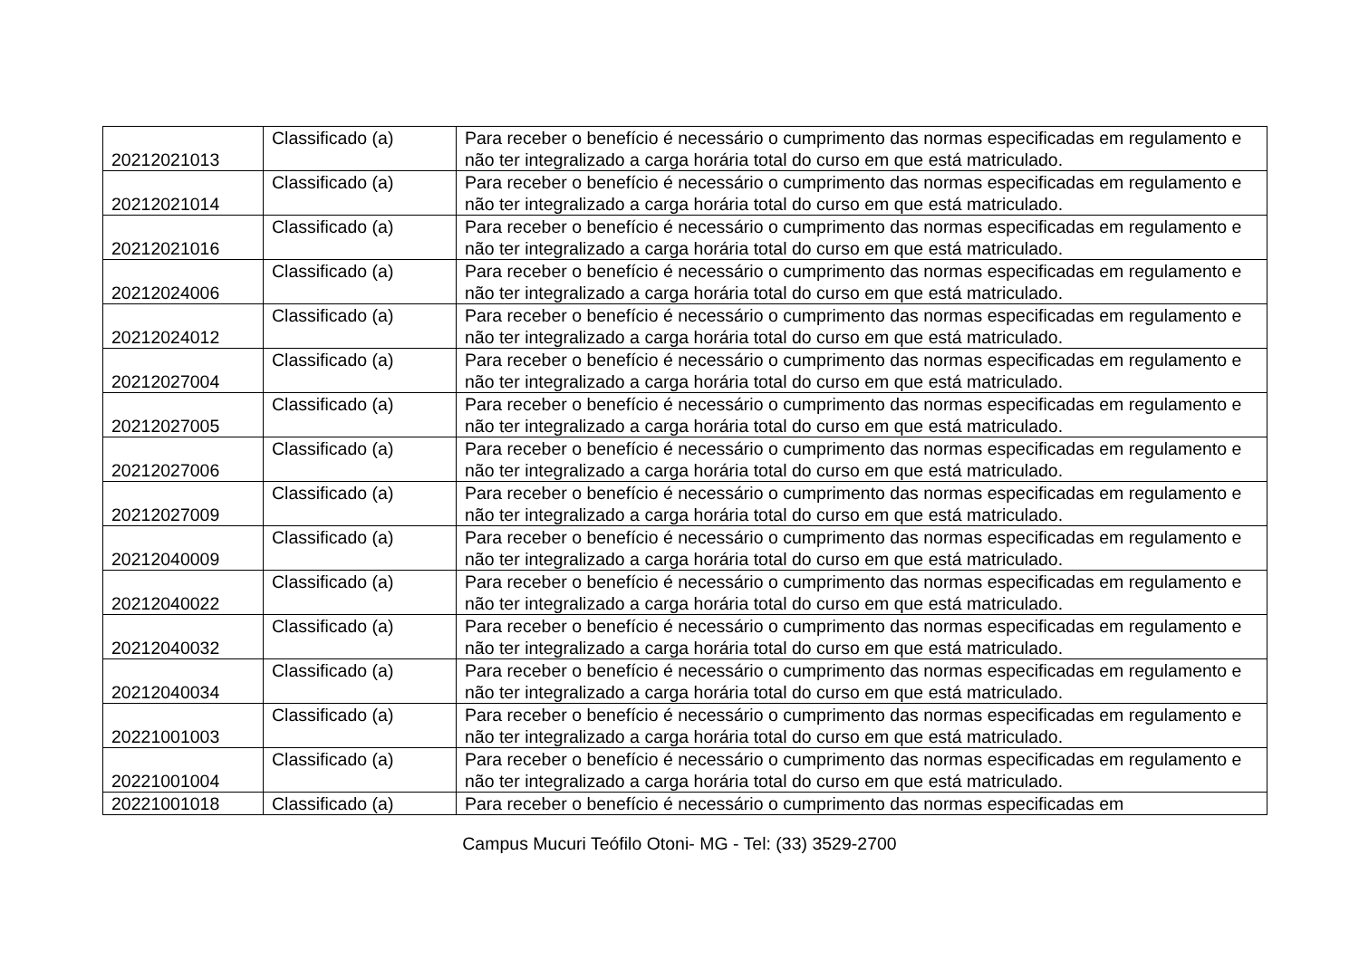| 20212021013 | Classificado (a) | Para receber o benefício é necessário o cumprimento das normas especificadas em regulamento e não ter integralizado a carga horária total do curso em que está matriculado. |
| 20212021014 | Classificado (a) | Para receber o benefício é necessário o cumprimento das normas especificadas em regulamento e não ter integralizado a carga horária total do curso em que está matriculado. |
| 20212021016 | Classificado (a) | Para receber o benefício é necessário o cumprimento das normas especificadas em regulamento e não ter integralizado a carga horária total do curso em que está matriculado. |
| 20212024006 | Classificado (a) | Para receber o benefício é necessário o cumprimento das normas especificadas em regulamento e não ter integralizado a carga horária total do curso em que está matriculado. |
| 20212024012 | Classificado (a) | Para receber o benefício é necessário o cumprimento das normas especificadas em regulamento e não ter integralizado a carga horária total do curso em que está matriculado. |
| 20212027004 | Classificado (a) | Para receber o benefício é necessário o cumprimento das normas especificadas em regulamento e não ter integralizado a carga horária total do curso em que está matriculado. |
| 20212027005 | Classificado (a) | Para receber o benefício é necessário o cumprimento das normas especificadas em regulamento e não ter integralizado a carga horária total do curso em que está matriculado. |
| 20212027006 | Classificado (a) | Para receber o benefício é necessário o cumprimento das normas especificadas em regulamento e não ter integralizado a carga horária total do curso em que está matriculado. |
| 20212027009 | Classificado (a) | Para receber o benefício é necessário o cumprimento das normas especificadas em regulamento e não ter integralizado a carga horária total do curso em que está matriculado. |
| 20212040009 | Classificado (a) | Para receber o benefício é necessário o cumprimento das normas especificadas em regulamento e não ter integralizado a carga horária total do curso em que está matriculado. |
| 20212040022 | Classificado (a) | Para receber o benefício é necessário o cumprimento das normas especificadas em regulamento e não ter integralizado a carga horária total do curso em que está matriculado. |
| 20212040032 | Classificado (a) | Para receber o benefício é necessário o cumprimento das normas especificadas em regulamento e não ter integralizado a carga horária total do curso em que está matriculado. |
| 20212040034 | Classificado (a) | Para receber o benefício é necessário o cumprimento das normas especificadas em regulamento e não ter integralizado a carga horária total do curso em que está matriculado. |
| 20221001003 | Classificado (a) | Para receber o benefício é necessário o cumprimento das normas especificadas em regulamento e não ter integralizado a carga horária total do curso em que está matriculado. |
| 20221001004 | Classificado (a) | Para receber o benefício é necessário o cumprimento das normas especificadas em regulamento e não ter integralizado a carga horária total do curso em que está matriculado. |
| 20221001018 | Classificado (a) | Para receber o benefício é necessário o cumprimento das normas especificadas em |
Campus Mucuri Teófilo Otoni- MG - Tel: (33) 3529-2700